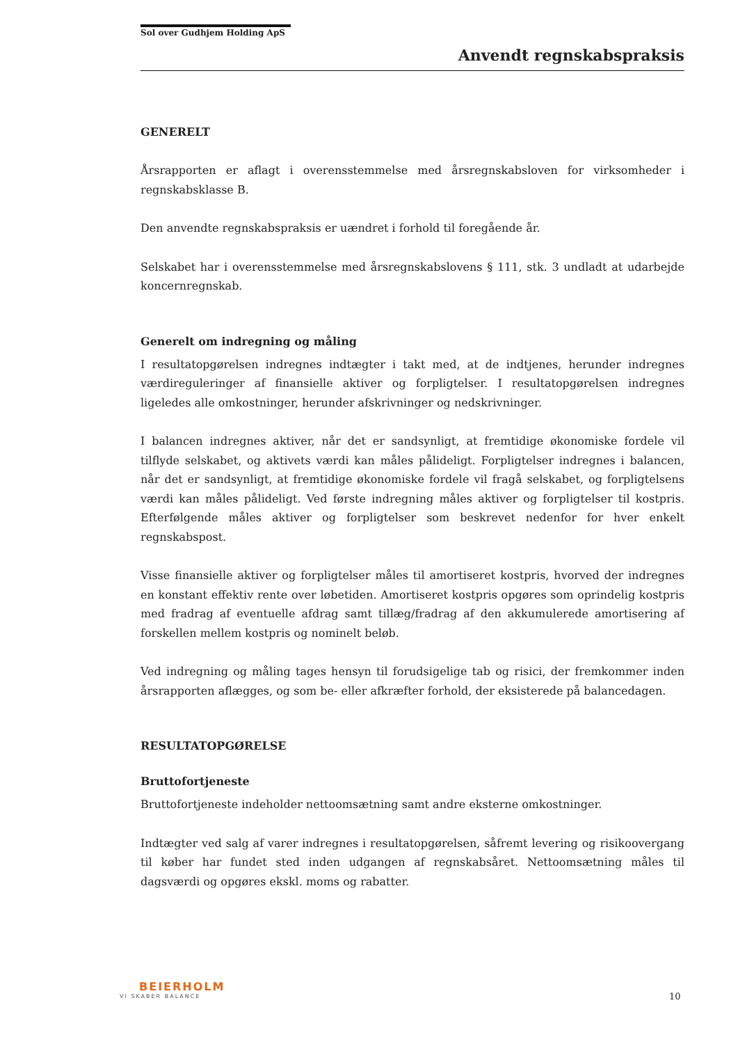Sol over Gudhjem Holding ApS
Anvendt regnskabspraksis
GENERELT
Årsrapporten er aflagt i overensstemmelse med årsregnskabsloven for virksomheder i regnskabsklasse B.
Den anvendte regnskabspraksis er uændret i forhold til foregående år.
Selskabet har i overensstemmelse med årsregnskabslovens § 111, stk. 3 undladt at udarbejde koncernregnskab.
Generelt om indregning og måling
I resultatopgørelsen indregnes indtægter i takt med, at de indtjenes, herunder indregnes værdireguleringer af finansielle aktiver og forpligtelser. I resultatopgørelsen indregnes ligeledes alle omkostninger, herunder afskrivninger og nedskrivninger.
I balancen indregnes aktiver, når det er sandsynligt, at fremtidige økonomiske fordele vil tilflyde selskabet, og aktivets værdi kan måles pålideligt. Forpligtelser indregnes i balancen, når det er sandsynligt, at fremtidige økonomiske fordele vil fragå selskabet, og forpligtelsens værdi kan måles pålideligt. Ved første indregning måles aktiver og forpligtelser til kostpris. Efterfølgende måles aktiver og forpligtelser som beskrevet nedenfor for hver enkelt regnskabspost.
Visse finansielle aktiver og forpligtelser måles til amortiseret kostpris, hvorved der indregnes en konstant effektiv rente over løbetiden. Amortiseret kostpris opgøres som oprindelig kostpris med fradrag af eventuelle afdrag samt tillæg/fradrag af den akkumulerede amortisering af forskellen mellem kostpris og nominelt beløb.
Ved indregning og måling tages hensyn til forudsigelige tab og risici, der fremkommer inden årsrapporten aflægges, og som be- eller afkræfter forhold, der eksisterede på balancedagen.
RESULTATOPGØRELSE
Bruttofortjeneste
Bruttofortjeneste indeholder nettoomsætning samt andre eksterne omkostninger.
Indtægter ved salg af varer indregnes i resultatopgørelsen, såfremt levering og risikoovergang til køber har fundet sted inden udgangen af regnskabsåret. Nettoomsætning måles til dagsværdi og opgøres ekskl. moms og rabatter.
BEIERHOLM
VI SKABER BALANCE
10